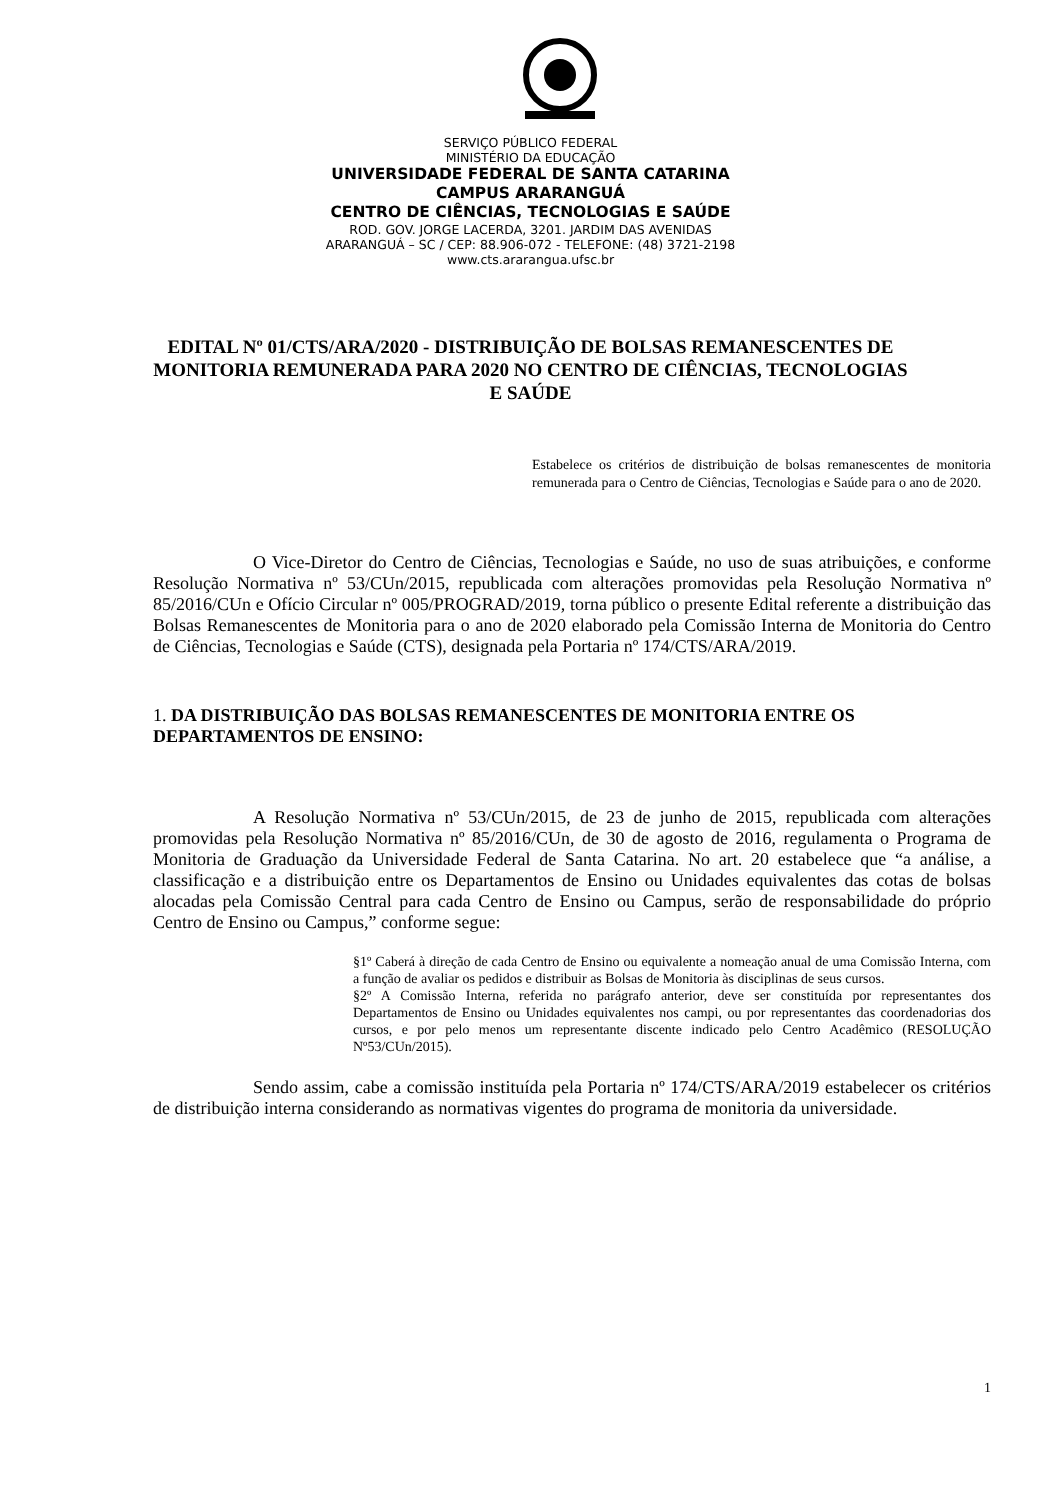SERVIÇO PÚBLICO FEDERAL
MINISTÉRIO DA EDUCAÇÃO
UNIVERSIDADE FEDERAL DE SANTA CATARINA
CAMPUS ARARANGUÁ
CENTRO DE CIÊNCIAS, TECNOLOGIAS E SAÚDE
ROD. GOV. JORGE LACERDA, 3201. JARDIM DAS AVENIDAS
ARARANGUÁ – SC / CEP: 88.906-072 - TELEFONE: (48) 3721-2198
www.cts.ararangua.ufsc.br
EDITAL Nº 01/CTS/ARA/2020 - DISTRIBUIÇÃO DE BOLSAS REMANESCENTES DE MONITORIA REMUNERADA PARA 2020 NO CENTRO DE CIÊNCIAS, TECNOLOGIAS E SAÚDE
Estabelece os critérios de distribuição de bolsas remanescentes de monitoria remunerada para o Centro de Ciências, Tecnologias e Saúde para o ano de 2020.
O Vice-Diretor do Centro de Ciências, Tecnologias e Saúde, no uso de suas atribuições, e conforme Resolução Normativa nº 53/CUn/2015, republicada com alterações promovidas pela Resolução Normativa nº 85/2016/CUn e Ofício Circular nº 005/PROGRAD/2019, torna público o presente Edital referente a distribuição das Bolsas Remanescentes de Monitoria para o ano de 2020 elaborado pela Comissão Interna de Monitoria do Centro de Ciências, Tecnologias e Saúde (CTS), designada pela Portaria nº 174/CTS/ARA/2019.
1. DA DISTRIBUIÇÃO DAS BOLSAS REMANESCENTES DE MONITORIA ENTRE OS DEPARTAMENTOS DE ENSINO:
A Resolução Normativa nº 53/CUn/2015, de 23 de junho de 2015, republicada com alterações promovidas pela Resolução Normativa nº 85/2016/CUn, de 30 de agosto de 2016, regulamenta o Programa de Monitoria de Graduação da Universidade Federal de Santa Catarina. No art. 20 estabelece que “a análise, a classificação e a distribuição entre os Departamentos de Ensino ou Unidades equivalentes das cotas de bolsas alocadas pela Comissão Central para cada Centro de Ensino ou Campus, serão de responsabilidade do próprio Centro de Ensino ou Campus,” conforme segue:
§1º Caberá à direção de cada Centro de Ensino ou equivalente a nomeação anual de uma Comissão Interna, com a função de avaliar os pedidos e distribuir as Bolsas de Monitoria às disciplinas de seus cursos.
§2º A Comissão Interna, referida no parágrafo anterior, deve ser constituída por representantes dos Departamentos de Ensino ou Unidades equivalentes nos campi, ou por representantes das coordenadorias dos cursos, e por pelo menos um representante discente indicado pelo Centro Acadêmico (RESOLUÇÃO Nº53/CUn/2015).
Sendo assim, cabe a comissão instituída pela Portaria nº 174/CTS/ARA/2019 estabelecer os critérios de distribuição interna considerando as normativas vigentes do programa de monitoria da universidade.
1